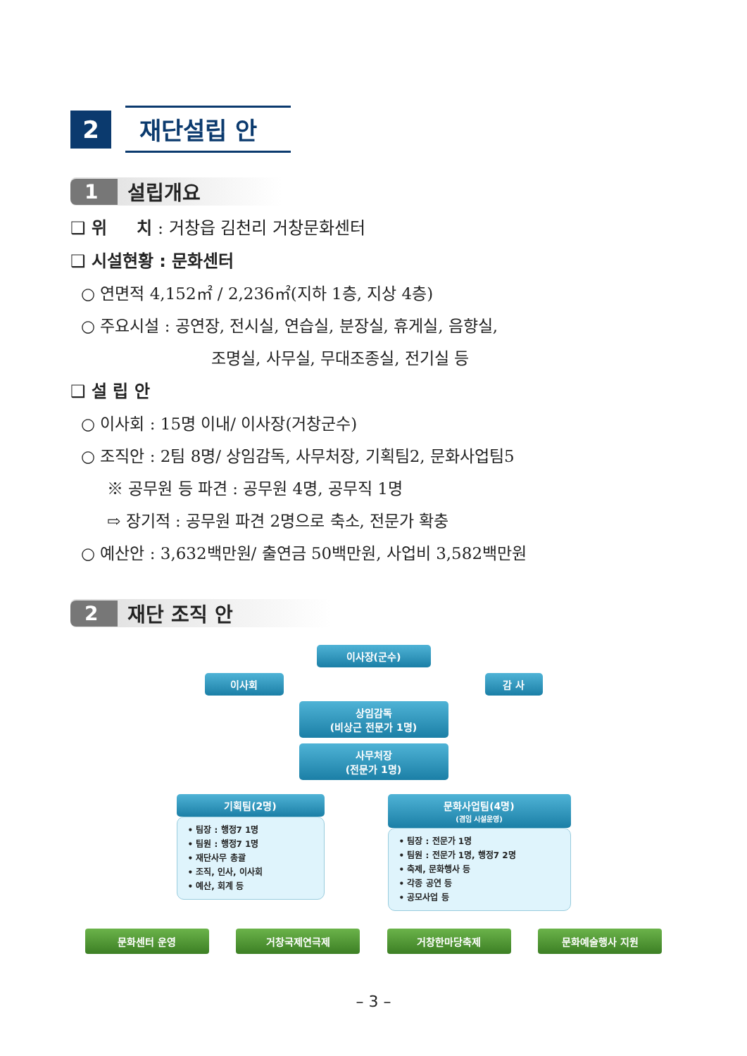2
재단설립 안
1 설립개요
❑ 위 치 : 거창읍 김천리 거창문화센터
❑ 시설현황 : 문화센터
○ 연면적 4,152㎡ / 2,236㎡(지하 1층, 지상 4층)
○ 주요시설 : 공연장, 전시실, 연습실, 분장실, 휴게실, 음향실,
조명실, 사무실, 무대조종실, 전기실 등
❑ 설 립 안
○ 이사회 : 15명 이내/ 이사장(거창군수)
○ 조직안 : 2팀 8명/ 상임감독, 사무처장, 기획팀2, 문화사업팀5
※ 공무원 등 파견 : 공무원 4명, 공무직 1명
⇨ 장기적 : 공무원 파견 2명으로 축소, 전문가 확충
○ 예산안 : 3,632백만원/ 출연금 50백만원, 사업비 3,582백만원
2 재단 조직 안
이사장(군수)
이사회 감 사
상임감독
(비상근 전문가 1명)
사무처장
(전문가 1명)
기획팀(2명)
• 팀장 : 행정7 1명
• 팀원 : 행정7 1명
• 재단사무 총괄
• 조직, 인사, 이사회
• 예산, 회계 등
문화사업팀(4명)
(겸임 시설운영)
• 팀장 : 전문가 1명
• 팀원 : 전문가 1명, 행정7 2명
• 축제, 문화행사 등
• 각종 공연 등
• 공모사업 등
문화센터 운영 거창국제연극제 거창한마당축제 문화예술행사 지원
– 3 –